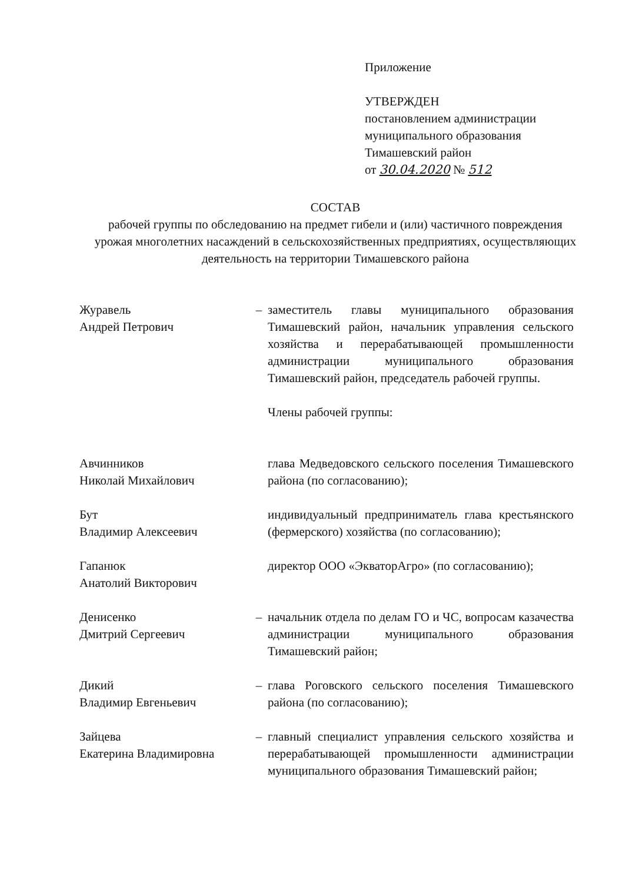Приложение
УТВЕРЖДЕН
постановлением администрации
муниципального образования
Тимашевский район
от 30.04.2020 № 512
СОСТАВ
рабочей группы по обследованию на предмет гибели и (или) частичного повреждения урожая многолетних насаждений в сельскохозяйственных предприятиях, осуществляющих деятельность на территории Тимашевского района
Журавель
Андрей Петрович
– заместитель главы муниципального образования Тимашевский район, начальник управления сельского хозяйства и перерабатывающей промышленности администрации муниципального образования Тимашевский район, председатель рабочей группы.
Члены рабочей группы:
Авчинников
Николай Михайлович
глава Медведовского сельского поселения Тимашевского района (по согласованию);
Бут
Владимир Алексеевич
индивидуальный предприниматель глава крестьянского (фермерского) хозяйства (по согласованию);
Гапанюк
Анатолий Викторович
директор ООО «ЭкваторАгро» (по согласованию);
Денисенко
Дмитрий Сергеевич
– начальник отдела по делам ГО и ЧС, вопросам казачества администрации муниципального образования Тимашевский район;
Дикий
Владимир Евгеньевич
– глава Роговского сельского поселения Тимашевского района (по согласованию);
Зайцева
Екатерина Владимировна
– главный специалист управления сельского хозяйства и перерабатывающей промышленности администрации муниципального образования Тимашевский район;